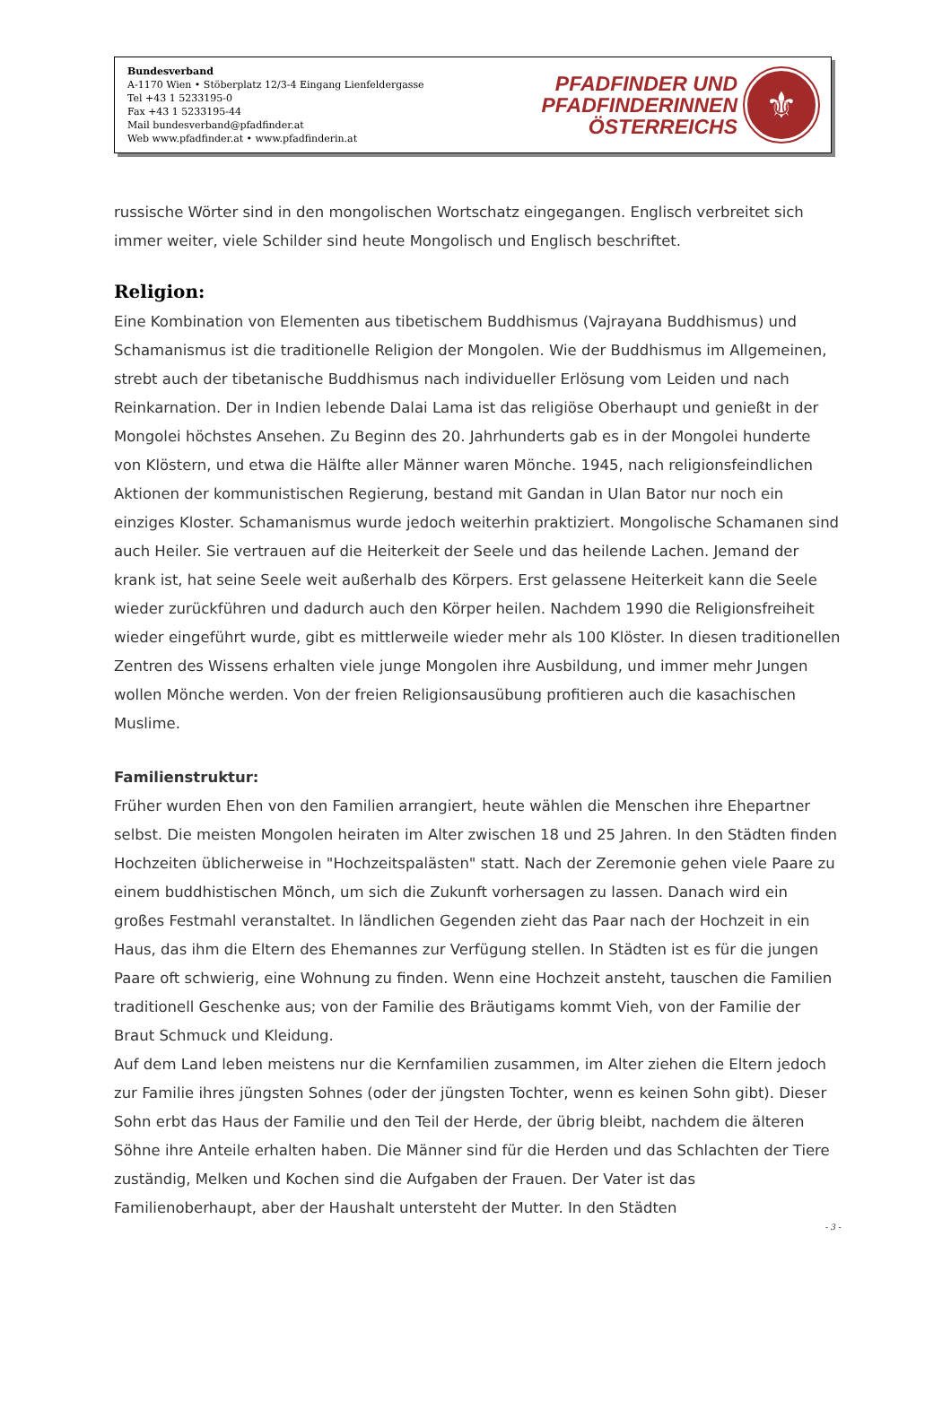Bundesverband
A-1170 Wien • Stöberplatz 12/3-4 Eingang Lienfeldergasse
Tel +43 1 5233195-0
Fax +43 1 5233195-44
Mail bundesverband@pfadfinder.at
Web www.pfadfinder.at • www.pfadfinderin.at
PFADFINDER UND
PFADFINDERINNEN
ÖSTERREICHS
⚜
russische Wörter sind in den mongolischen Wortschatz eingegangen. Englisch verbreitet sich immer weiter, viele Schilder sind heute Mongolisch und Englisch beschriftet.
Religion:
Eine Kombination von Elementen aus tibetischem Buddhismus (Vajrayana Buddhismus) und Schamanismus ist die traditionelle Religion der Mongolen. Wie der Buddhismus im Allgemeinen, strebt auch der tibetanische Buddhismus nach individueller Erlösung vom Leiden und nach Reinkarnation. Der in Indien lebende Dalai Lama ist das religiöse Oberhaupt und genießt in der Mongolei höchstes Ansehen. Zu Beginn des 20. Jahrhunderts gab es in der Mongolei hunderte von Klöstern, und etwa die Hälfte aller Männer waren Mönche. 1945, nach religionsfeindlichen Aktionen der kommunistischen Regierung, bestand mit Gandan in Ulan Bator nur noch ein einziges Kloster. Schamanismus wurde jedoch weiterhin praktiziert. Mongolische Schamanen sind auch Heiler. Sie vertrauen auf die Heiterkeit der Seele und das heilende Lachen. Jemand der krank ist, hat seine Seele weit außerhalb des Körpers. Erst gelassene Heiterkeit kann die Seele wieder zurückführen und dadurch auch den Körper heilen. Nachdem 1990 die Religionsfreiheit wieder eingeführt wurde, gibt es mittlerweile wieder mehr als 100 Klöster. In diesen traditionellen Zentren des Wissens erhalten viele junge Mongolen ihre Ausbildung, und immer mehr Jungen wollen Mönche werden. Von der freien Religionsausübung profitieren auch die kasachischen Muslime.
Familienstruktur:
Früher wurden Ehen von den Familien arrangiert, heute wählen die Menschen ihre Ehepartner selbst. Die meisten Mongolen heiraten im Alter zwischen 18 und 25 Jahren. In den Städten finden Hochzeiten üblicherweise in "Hochzeitspalästen" statt. Nach der Zeremonie gehen viele Paare zu einem buddhistischen Mönch, um sich die Zukunft vorhersagen zu lassen. Danach wird ein großes Festmahl veranstaltet. In ländlichen Gegenden zieht das Paar nach der Hochzeit in ein Haus, das ihm die Eltern des Ehemannes zur Verfügung stellen. In Städten ist es für die jungen Paare oft schwierig, eine Wohnung zu finden. Wenn eine Hochzeit ansteht, tauschen die Familien traditionell Geschenke aus; von der Familie des Bräutigams kommt Vieh, von der Familie der Braut Schmuck und Kleidung.
Auf dem Land leben meistens nur die Kernfamilien zusammen, im Alter ziehen die Eltern jedoch zur Familie ihres jüngsten Sohnes (oder der jüngsten Tochter, wenn es keinen Sohn gibt). Dieser Sohn erbt das Haus der Familie und den Teil der Herde, der übrig bleibt, nachdem die älteren Söhne ihre Anteile erhalten haben. Die Männer sind für die Herden und das Schlachten der Tiere zuständig, Melken und Kochen sind die Aufgaben der Frauen. Der Vater ist das Familienoberhaupt, aber der Haushalt untersteht der Mutter. In den Städten
- 3 -